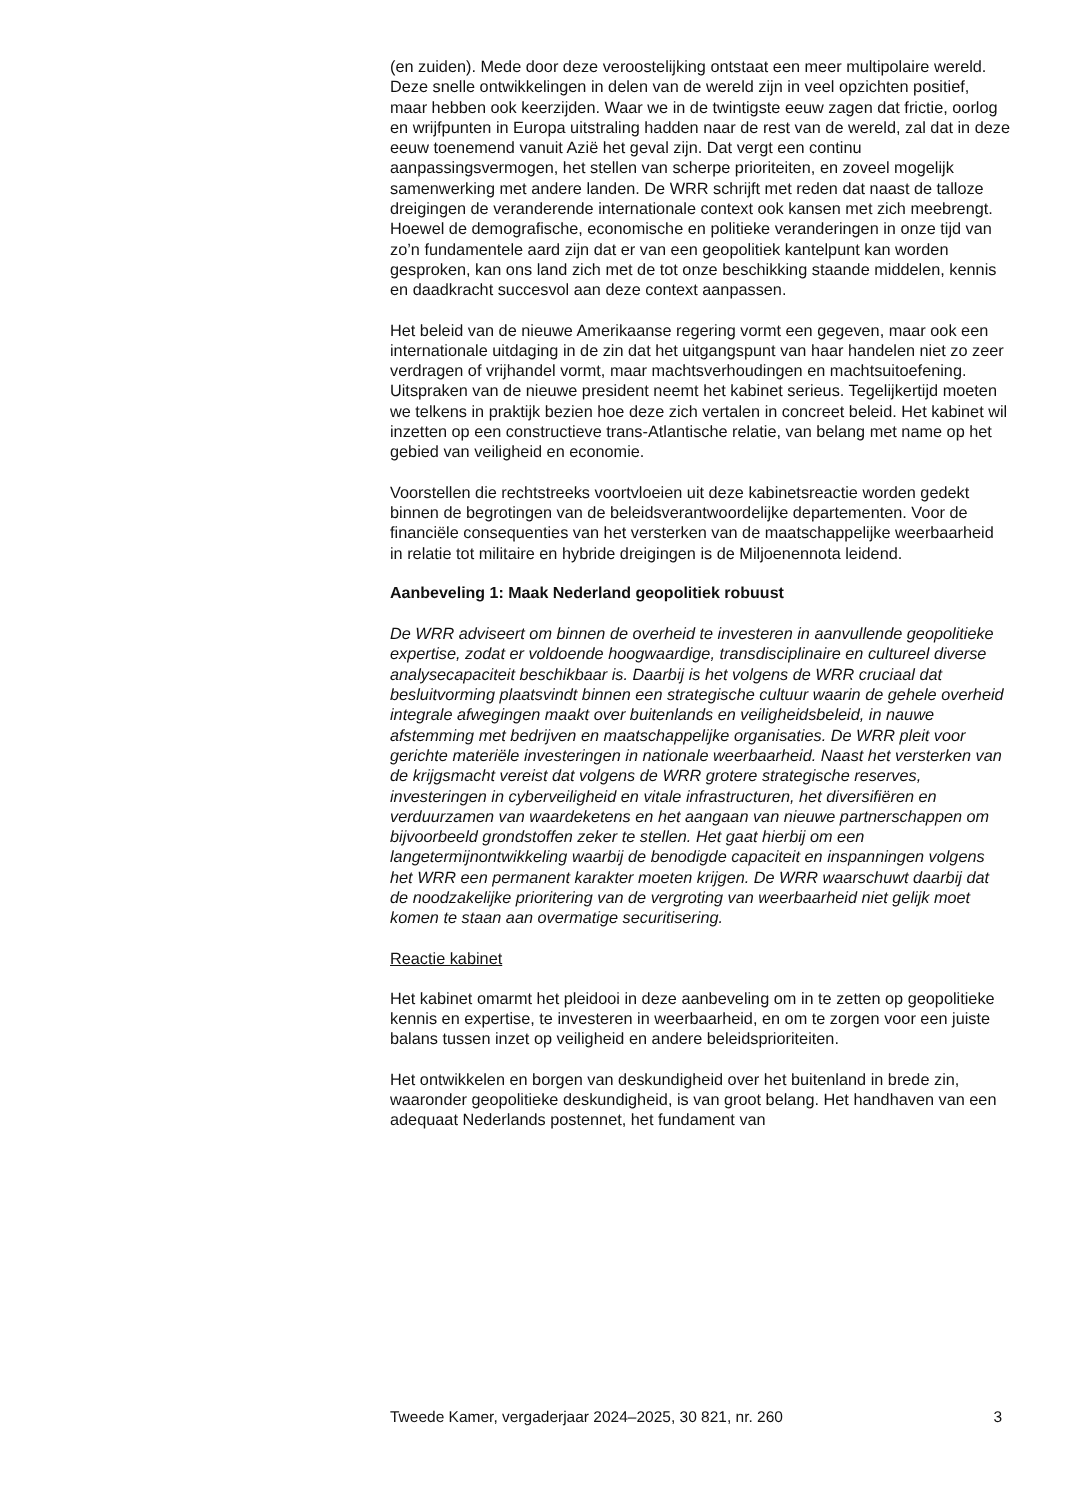(en zuiden). Mede door deze veroostelijking ontstaat een meer multipolaire wereld. Deze snelle ontwikkelingen in delen van de wereld zijn in veel opzichten positief, maar hebben ook keerzijden. Waar we in de twintigste eeuw zagen dat frictie, oorlog en wrijfpunten in Europa uitstraling hadden naar de rest van de wereld, zal dat in deze eeuw toenemend vanuit Azië het geval zijn. Dat vergt een continu aanpassingsvermogen, het stellen van scherpe prioriteiten, en zoveel mogelijk samenwerking met andere landen. De WRR schrijft met reden dat naast de talloze dreigingen de veranderende internationale context ook kansen met zich meebrengt. Hoewel de demografische, economische en politieke veranderingen in onze tijd van zo’n fundamentele aard zijn dat er van een geopolitiek kantelpunt kan worden gesproken, kan ons land zich met de tot onze beschikking staande middelen, kennis en daadkracht succesvol aan deze context aanpassen.
Het beleid van de nieuwe Amerikaanse regering vormt een gegeven, maar ook een internationale uitdaging in de zin dat het uitgangspunt van haar handelen niet zo zeer verdragen of vrijhandel vormt, maar machtsverhoudingen en machtsuitoefening. Uitspraken van de nieuwe president neemt het kabinet serieus. Tegelijkertijd moeten we telkens in praktijk bezien hoe deze zich vertalen in concreet beleid. Het kabinet wil inzetten op een constructieve trans-Atlantische relatie, van belang met name op het gebied van veiligheid en economie.
Voorstellen die rechtstreeks voortvloeien uit deze kabinetsreactie worden gedekt binnen de begrotingen van de beleidsverantwoordelijke departementen. Voor de financiële consequenties van het versterken van de maatschappelijke weerbaarheid in relatie tot militaire en hybride dreigingen is de Miljoenennota leidend.
Aanbeveling 1: Maak Nederland geopolitiek robuust
De WRR adviseert om binnen de overheid te investeren in aanvullende geopolitieke expertise, zodat er voldoende hoogwaardige, transdisciplinaire en cultureel diverse analysecapaciteit beschikbaar is. Daarbij is het volgens de WRR cruciaal dat besluitvorming plaatsvindt binnen een strategische cultuur waarin de gehele overheid integrale afwegingen maakt over buitenlands en veiligheidsbeleid, in nauwe afstemming met bedrijven en maatschappelijke organisaties. De WRR pleit voor gerichte materiële investeringen in nationale weerbaarheid. Naast het versterken van de krijgsmacht vereist dat volgens de WRR grotere strategische reserves, investeringen in cyberveiligheid en vitale infrastructuren, het diversifiëren en verduurzamen van waardeketens en het aangaan van nieuwe partnerschappen om bijvoorbeeld grondstoffen zeker te stellen. Het gaat hierbij om een langetermijnontwikkeling waarbij de benodigde capaciteit en inspanningen volgens het WRR een permanent karakter moeten krijgen. De WRR waarschuwt daarbij dat de noodzakelijke prioritering van de vergroting van weerbaarheid niet gelijk moet komen te staan aan overmatige securitisering.
Reactie kabinet
Het kabinet omarmt het pleidooi in deze aanbeveling om in te zetten op geopolitieke kennis en expertise, te investeren in weerbaarheid, en om te zorgen voor een juiste balans tussen inzet op veiligheid en andere beleidsprioriteiten.
Het ontwikkelen en borgen van deskundigheid over het buitenland in brede zin, waaronder geopolitieke deskundigheid, is van groot belang. Het handhaven van een adequaat Nederlands postennet, het fundament van
Tweede Kamer, vergaderjaar 2024–2025, 30 821, nr. 260 3